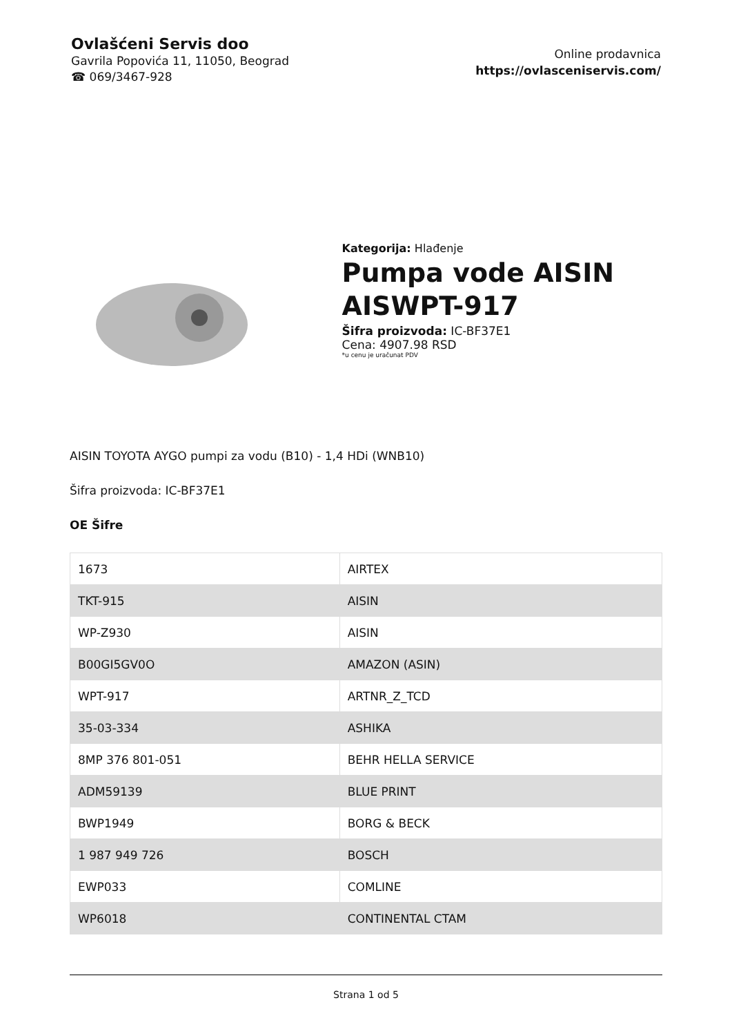Ovlašćeni Servis doo
Gavrila Popovića 11, 11050, Beograd
☎ 069/3467-928
Online prodavnica
https://ovlasceniservis.com/
Kategorija: Hlađenje
Pumpa vode AISIN AISWPT-917
Šifra proizvoda: IC-BF37E1
Cena: 4907.98 RSD
*u cenu je uračunat PDV
AISIN TOYOTA AYGO pumpi za vodu (B10) - 1,4 HDi (WNB10)
Šifra proizvoda: IC-BF37E1
OE Šifre
| 1673 | AIRTEX |
| TKT-915 | AISIN |
| WP-Z930 | AISIN |
| B00GI5GV0O | AMAZON (ASIN) |
| WPT-917 | ARTNR_Z_TCD |
| 35-03-334 | ASHIKA |
| 8MP 376 801-051 | BEHR HELLA SERVICE |
| ADM59139 | BLUE PRINT |
| BWP1949 | BORG & BECK |
| 1 987 949 726 | BOSCH |
| EWP033 | COMLINE |
| WP6018 | CONTINENTAL CTAM |
Strana 1 od 5